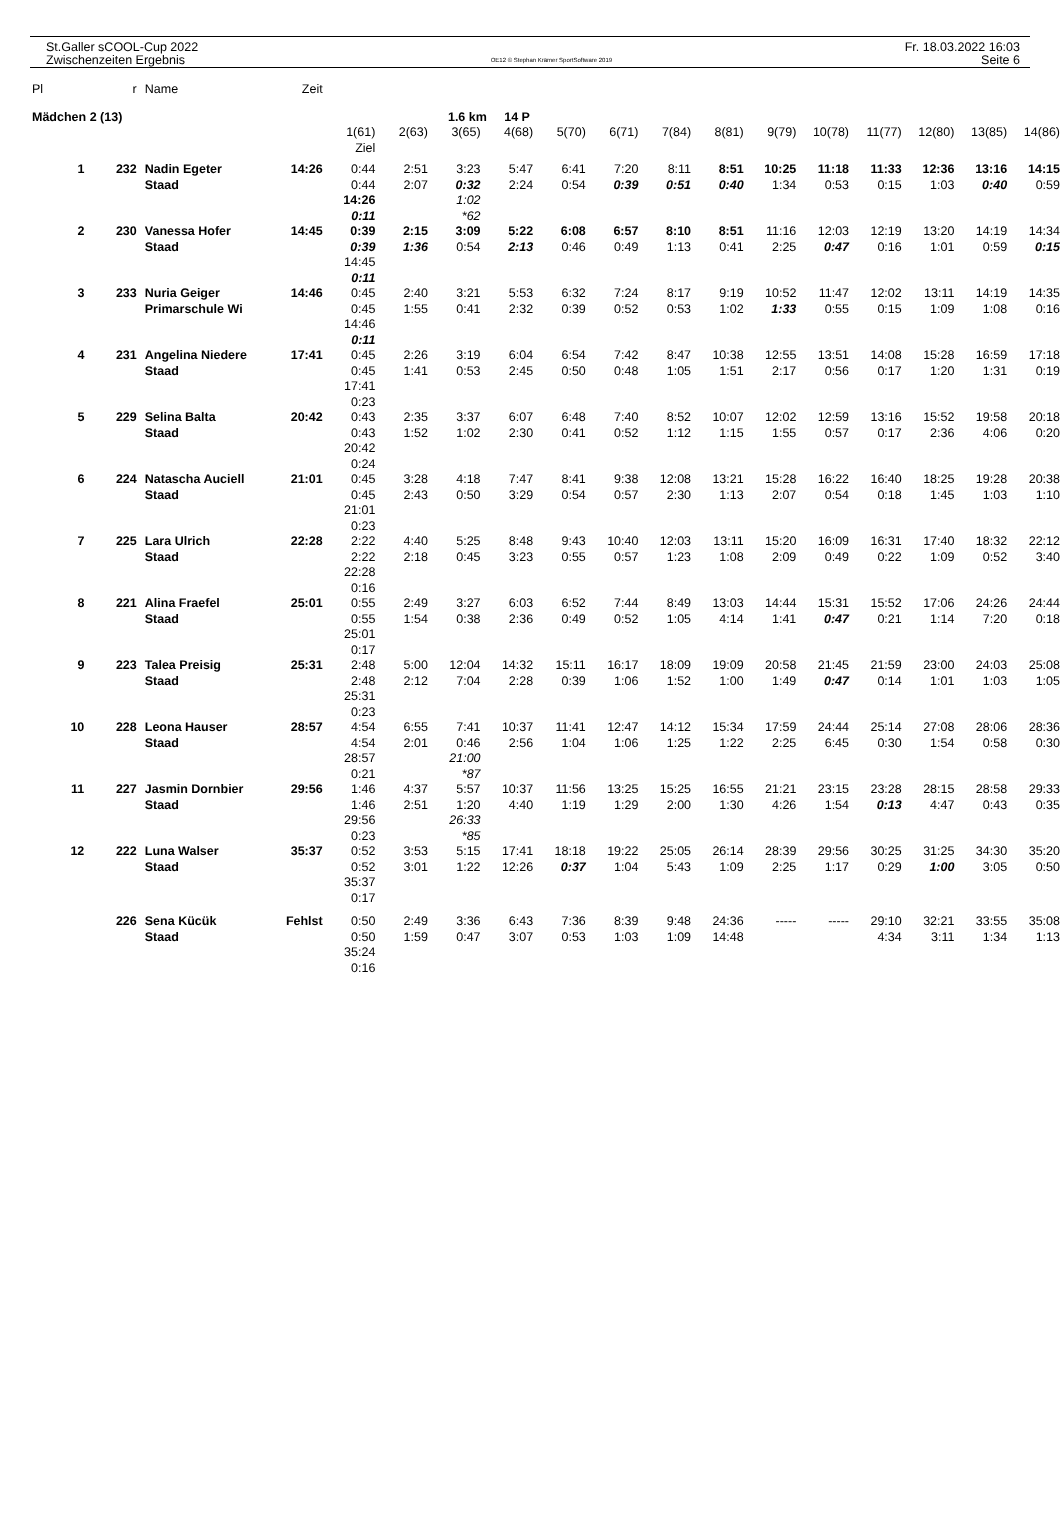St.Galler sCOOL-Cup 2022
Zwischenzeiten Ergebnis
OE12 © Stephan Krämer SportSoftware 2019
Fr. 18.03.2022 16:03
Seite 6
| Pl | r | Name | Zeit | | | | | | | | | | | | | | |
| Mädchen 2 (13) | | | | | | 1.6 km 14 P | | | | | | | | | | | |
| | | | | 1(61) Ziel | 2(63) | 3(65) | 4(68) | 5(70) | 6(71) | 7(84) | 8(81) | 9(79) | 10(78) | 11(77) | 12(80) | 13(85) | 14(86) |
| 1 | 232 | Nadin Egeter Staad | 14:26 | 0:44 0:44 14:26 0:11 | 2:51 2:07 | 3:23 0:32 1:02 *62 | 5:47 2:24 | 6:41 0:54 | 7:20 0:39 | 8:11 0:51 | 8:51 0:40 | 10:25 1:34 | 11:18 0:53 | 11:33 0:15 | 12:36 1:03 | 13:16 0:40 | 14:15 0:59 |
| 2 | 230 | Vanessa Hofer Staad | 14:45 | 0:39 0:39 14:45 0:11 | 2:15 1:36 | 3:09 0:54 | 5:22 2:13 | 6:08 0:46 | 6:57 0:49 | 8:10 1:13 | 8:51 0:41 | 11:16 2:25 | 12:03 0:47 | 12:19 0:16 | 13:20 1:01 | 14:19 0:59 | 14:34 0:15 |
| 3 | 233 | Nuria Geiger Primarschule Wi | 14:46 | 0:45 0:45 14:46 0:11 | 2:40 1:55 | 3:21 0:41 | 5:53 2:32 | 6:32 0:39 | 7:24 0:52 | 8:17 0:53 | 9:19 1:02 | 10:52 1:33 | 11:47 0:55 | 12:02 0:15 | 13:11 1:09 | 14:19 1:08 | 14:35 0:16 |
| 4 | 231 | Angelina Niedere Staad | 17:41 | 0:45 0:45 17:41 0:23 | 2:26 1:41 | 3:19 0:53 | 6:04 2:45 | 6:54 0:50 | 7:42 0:48 | 8:47 1:05 | 10:38 1:51 | 12:55 2:17 | 13:51 0:56 | 14:08 0:17 | 15:28 1:20 | 16:59 1:31 | 17:18 0:19 |
| 5 | 229 | Selina Balta Staad | 20:42 | 0:43 0:43 20:42 0:24 | 2:35 1:52 | 3:37 1:02 | 6:07 2:30 | 6:48 0:41 | 7:40 0:52 | 8:52 1:12 | 10:07 1:15 | 12:02 1:55 | 12:59 0:57 | 13:16 0:17 | 15:52 2:36 | 19:58 4:06 | 20:18 0:20 |
| 6 | 224 | Natascha Auciell Staad | 21:01 | 0:45 0:45 21:01 0:23 | 3:28 2:43 | 4:18 0:50 | 7:47 3:29 | 8:41 0:54 | 9:38 0:57 | 12:08 2:30 | 13:21 1:13 | 15:28 2:07 | 16:22 0:54 | 16:40 0:18 | 18:25 1:45 | 19:28 1:03 | 20:38 1:10 |
| 7 | 225 | Lara Ulrich Staad | 22:28 | 2:22 2:22 22:28 0:16 | 4:40 2:18 | 5:25 0:45 | 8:48 3:23 | 9:43 0:55 | 10:40 0:57 | 12:03 1:23 | 13:11 1:08 | 15:20 2:09 | 16:09 0:49 | 16:31 0:22 | 17:40 1:09 | 18:32 0:52 | 22:12 3:40 |
| 8 | 221 | Alina Fraefel Staad | 25:01 | 0:55 0:55 25:01 0:17 | 2:49 1:54 | 3:27 0:38 | 6:03 2:36 | 6:52 0:49 | 7:44 0:52 | 8:49 1:05 | 13:03 4:14 | 14:44 1:41 | 15:31 0:47 | 15:52 0:21 | 17:06 1:14 | 24:26 7:20 | 24:44 0:18 |
| 9 | 223 | Talea Preisig Staad | 25:31 | 2:48 2:48 25:31 0:23 | 5:00 2:12 | 12:04 7:04 | 14:32 2:28 | 15:11 0:39 | 16:17 1:06 | 18:09 1:52 | 19:09 1:00 | 20:58 1:49 | 21:45 0:47 | 21:59 0:14 | 23:00 1:01 | 24:03 1:03 | 25:08 1:05 |
| 10 | 228 | Leona Hauser Staad | 28:57 | 4:54 4:54 28:57 0:21 | 6:55 2:01 | 7:41 0:46 21:00 *87 | 10:37 2:56 | 11:41 1:04 | 12:47 1:06 | 14:12 1:25 | 15:34 1:22 | 17:59 2:25 | 24:44 6:45 | 25:14 0:30 | 27:08 1:54 | 28:06 0:58 | 28:36 0:30 |
| 11 | 227 | Jasmin Dornbier Staad | 29:56 | 1:46 1:46 29:56 0:23 | 4:37 2:51 | 5:57 1:20 26:33 *85 | 10:37 4:40 | 11:56 1:19 | 13:25 1:29 | 15:25 2:00 | 16:55 1:30 | 21:21 4:26 | 23:15 1:54 | 23:28 0:13 | 28:15 4:47 | 28:58 0:43 | 29:33 0:35 |
| 12 | 222 | Luna Walser Staad | 35:37 | 0:52 0:52 35:37 0:17 | 3:53 3:01 | 5:15 1:22 | 17:41 12:26 | 18:18 0:37 | 19:22 1:04 | 25:05 5:43 | 26:14 1:09 | 28:39 2:25 | 29:56 1:17 | 30:25 0:29 | 31:25 1:00 | 34:30 3:05 | 35:20 0:50 |
| | 226 | Sena Kücük Staad | Fehlst | 0:50 0:50 35:24 0:16 | 2:49 1:59 | 3:36 0:47 | 6:43 3:07 | 7:36 0:53 | 8:39 1:03 | 9:48 1:09 | 24:36 14:48 | ----- | ----- | 29:10 4:34 | 32:21 3:11 | 33:55 1:34 | 35:08 1:13 |